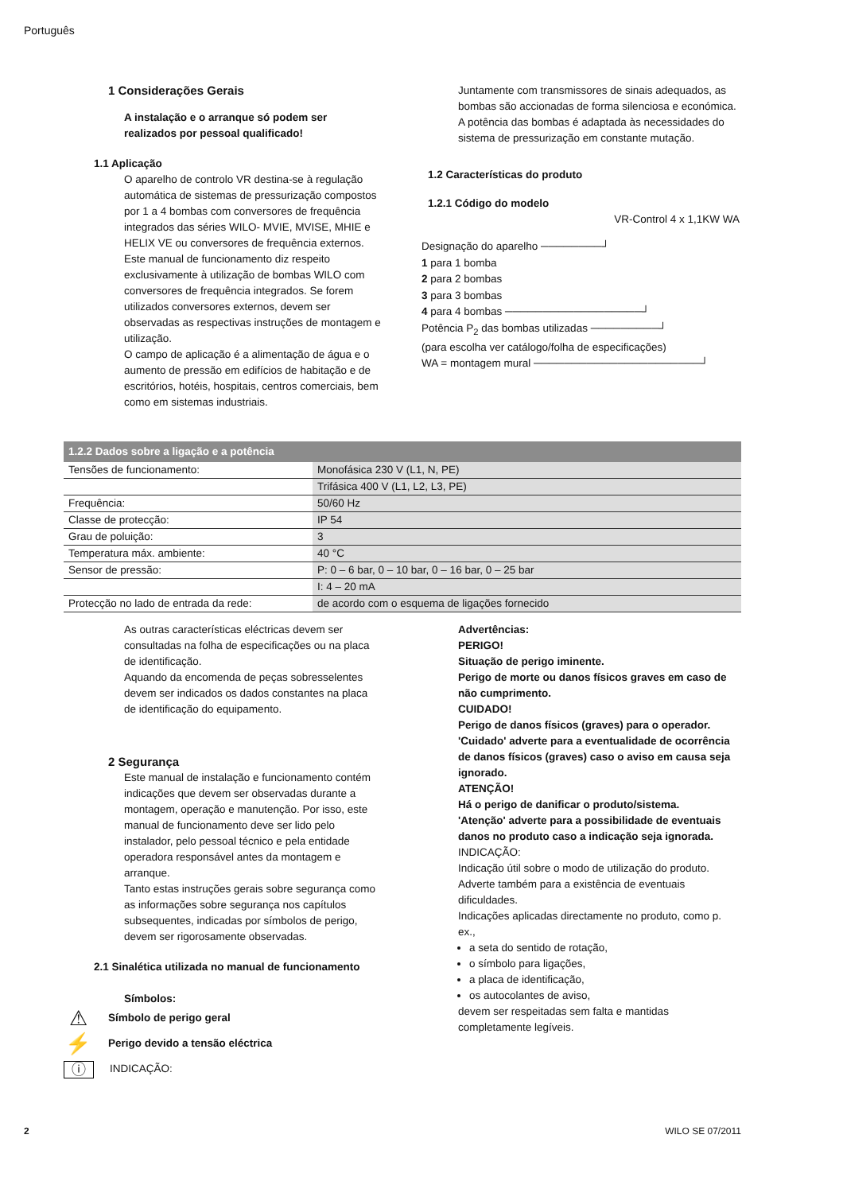Português
1 Considerações Gerais
A instalação e o arranque só podem ser realizados por pessoal qualificado!
1.1 Aplicação
O aparelho de controlo VR destina-se à regulação automática de sistemas de pressurização compostos por 1 a 4 bombas com conversores de frequência integrados das séries WILO- MVIE, MVISE, MHIE e HELIX VE ou conversores de frequência externos. Este manual de funcionamento diz respeito exclusivamente à utilização de bombas WILO com conversores de frequência integrados. Se forem utilizados conversores externos, devem ser observadas as respectivas instruções de montagem e utilização.
O campo de aplicação é a alimentação de água e o aumento de pressão em edifícios de habitação e de escritórios, hotéis, hospitais, centros comerciais, bem como em sistemas industriais.
Juntamente com transmissores de sinais adequados, as bombas são accionadas de forma silenciosa e económica. A potência das bombas é adaptada às necessidades do sistema de pressurização em constante mutação.
1.2 Características do produto
1.2.1 Código do modelo
VR-Control 4 x 1,1KW WA
Designação do aparelho ────────┘
1 para 1 bomba
2 para 2 bombas
3 para 3 bombas
4 para 4 bombas ──────────────────┘
Potência P<sub>2</sub> das bombas utilizadas ─────────┘
(para escolha ver catálogo/folha de especificações)
WA = montagem mural ──────────────────────┘
| 1.2.2 Dados sobre a ligação e a potência | |
| --- | --- |
| Tensões de funcionamento: | Monofásica 230 V (L1, N, PE) |
| | Trifásica 400 V (L1, L2, L3, PE) |
| Frequência: | 50/60 Hz |
| Classe de protecção: | IP 54 |
| Grau de poluição: | 3 |
| Temperatura máx. ambiente: | 40 °C |
| Sensor de pressão: | P: 0 – 6 bar, 0 – 10 bar, 0 – 16 bar, 0 – 25 bar |
| | I: 4 – 20 mA |
| Protecção no lado de entrada da rede: | de acordo com o esquema de ligações fornecido |
As outras características eléctricas devem ser consultadas na folha de especificações ou na placa de identificação.
Aquando da encomenda de peças sobresselentes devem ser indicados os dados constantes na placa de identificação do equipamento.
2 Segurança
Este manual de instalação e funcionamento contém indicações que devem ser observadas durante a montagem, operação e manutenção. Por isso, este manual de funcionamento deve ser lido pelo instalador, pelo pessoal técnico e pela entidade operadora responsável antes da montagem e arranque.
Tanto estas instruções gerais sobre segurança como as informações sobre segurança nos capítulos subsequentes, indicadas por símbolos de perigo, devem ser rigorosamente observadas.
2.1 Sinalética utilizada no manual de funcionamento
Símbolos:
⚠
Símbolo de perigo geral
⚡
Perigo devido a tensão eléctrica
ⓘ
INDICAÇÃO:
Advertências:
PERIGO!
Situação de perigo iminente.
Perigo de morte ou danos físicos graves em caso de não cumprimento.
CUIDADO!
Perigo de danos físicos (graves) para o operador. 'Cuidado' adverte para a eventualidade de ocorrência de danos físicos (graves) caso o aviso em causa seja ignorado.
ATENÇÃO!
Há o perigo de danificar o produto/sistema.
'Atenção' adverte para a possibilidade de eventuais danos no produto caso a indicação seja ignorada.
INDICAÇÃO:
Indicação útil sobre o modo de utilização do produto. Adverte também para a existência de eventuais dificuldades.
Indicações aplicadas directamente no produto, como p. ex.,
a seta do sentido de rotação,
o símbolo para ligações,
a placa de identificação,
os autocolantes de aviso,
devem ser respeitadas sem falta e mantidas completamente legíveis.
2 WILO SE 07/2011